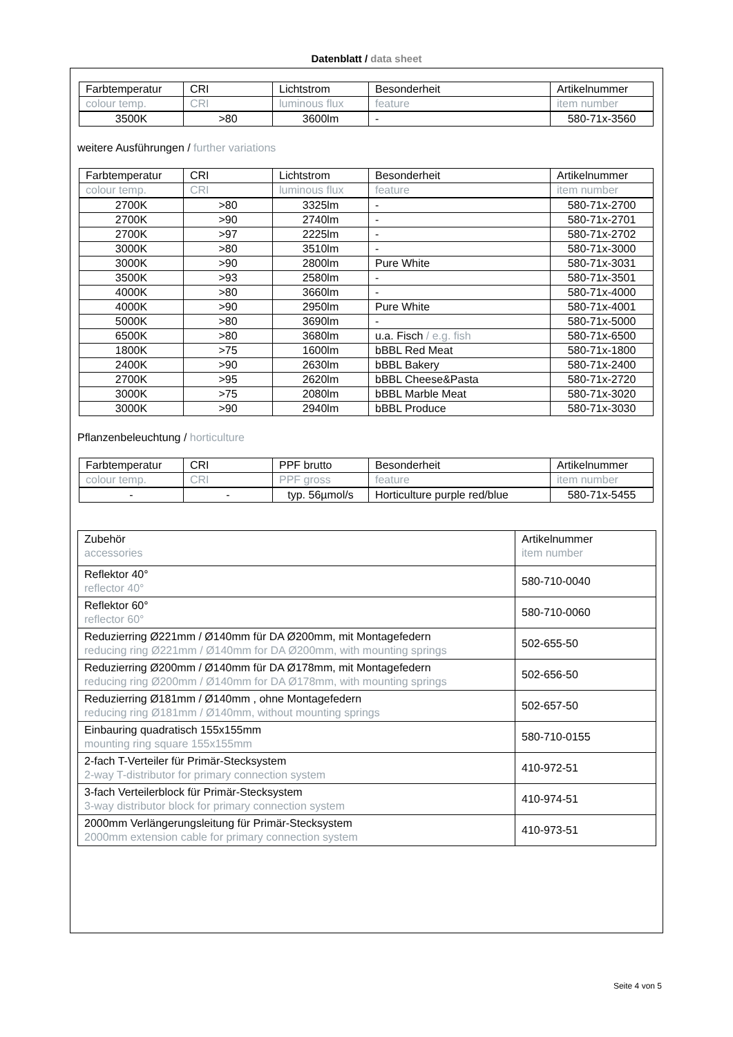Datenblatt / data sheet
| Farbtemperatur | CRI | Lichtstrom | Besonderheit | Artikelnummer |
| colour temp. | CRI | luminous flux | feature | item number |
| 3500K | >80 | 3600lm | - | 580-71x-3560 |
weitere Ausführungen / further variations
| Farbtemperatur | CRI | Lichtstrom | Besonderheit | Artikelnummer |
| colour temp. | CRI | luminous flux | feature | item number |
| 2700K | >80 | 3325lm | - | 580-71x-2700 |
| 2700K | >90 | 2740lm | - | 580-71x-2701 |
| 2700K | >97 | 2225lm | - | 580-71x-2702 |
| 3000K | >80 | 3510lm | - | 580-71x-3000 |
| 3000K | >90 | 2800lm | Pure White | 580-71x-3031 |
| 3500K | >93 | 2580lm | - | 580-71x-3501 |
| 4000K | >80 | 3660lm | - | 580-71x-4000 |
| 4000K | >90 | 2950lm | Pure White | 580-71x-4001 |
| 5000K | >80 | 3690lm | - | 580-71x-5000 |
| 6500K | >80 | 3680lm | u.a. Fisch / e.g. fish | 580-71x-6500 |
| 1800K | >75 | 1600lm | bBBL Red Meat | 580-71x-1800 |
| 2400K | >90 | 2630lm | bBBL Bakery | 580-71x-2400 |
| 2700K | >95 | 2620lm | bBBL Cheese&Pasta | 580-71x-2720 |
| 3000K | >75 | 2080lm | bBBL Marble Meat | 580-71x-3020 |
| 3000K | >90 | 2940lm | bBBL Produce | 580-71x-3030 |
Pflanzenbeleuchtung / horticulture
| Farbtemperatur | CRI | PPF brutto | Besonderheit | Artikelnummer |
| colour temp. | CRI | PPF gross | feature | item number |
| - | - | typ. 56µmol/s | Horticulture purple red/blue | 580-71x-5455 |
| Zubehör accessories | Artikelnummer item number |
| Reflektor 40° reflector 40° | 580-710-0040 |
| Reflektor 60° reflector 60° | 580-710-0060 |
| Reduzierring Ø221mm / Ø140mm für DA Ø200mm, mit Montagefedern reducing ring Ø221mm / Ø140mm for DA Ø200mm, with mounting springs | 502-655-50 |
| Reduzierring Ø200mm / Ø140mm für DA Ø178mm, mit Montagefedern reducing ring Ø200mm / Ø140mm for DA Ø178mm, with mounting springs | 502-656-50 |
| Reduzierring Ø181mm / Ø140mm , ohne Montagefedern reducing ring Ø181mm / Ø140mm, without mounting springs | 502-657-50 |
| Einbauring quadratisch 155x155mm mounting ring square 155x155mm | 580-710-0155 |
| 2-fach T-Verteiler für Primär-Stecksystem 2-way T-distributor for primary connection system | 410-972-51 |
| 3-fach Verteilerblock für Primär-Stecksystem 3-way distributor block for primary connection system | 410-974-51 |
| 2000mm Verlängerungsleitung für Primär-Stecksystem 2000mm extension cable for primary connection system | 410-973-51 |
Seite 4 von 5